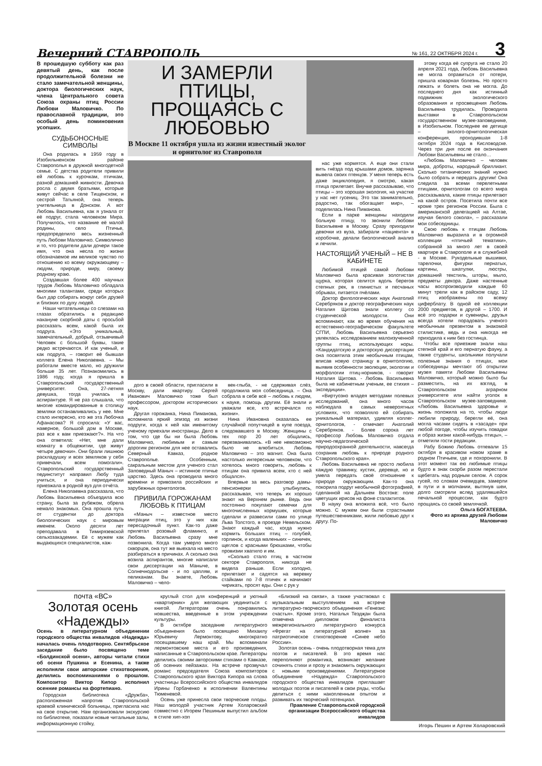Вечерний СТАВРОПОЛЬ
№ 161, 22 ОКТЯБРЯ 2024 г. 3
В прошедшую субботу как раз девятый день, как после продолжительной болезни не стало замечательной женщины, доктора биологических наук, члена Центрального совета Союза охраны птиц России Любови Маловичко. По православной традиции, это особый день поминовения усопших.
СУДЬБОНОСНЫЕ СИМВОЛЫ
Она родилась в 1959 году в Изобильненском районе Ставрополья в дружной многодетной семье. С детства родители привили ей любовь к курочкам, птичкам, разной домашней живности. Девочка росла с двумя братьями, которые живут сейчас в селе Тищенском, и сестрой Татьяной, она теперь учительница в Донском. А вот Любовь Васильевна, как я узнала от её подруг, стала человеком Мира. Получилось, что название её малой родины, село Птичье, предопределило весь жизненный путь Любови Маловичко. Символично и то, что родители дали дочери такое имя, что она несла по жизни обозначаемое им великое чувство по отношению ко всему окружающему – людям, природе, миру, своему родному краю.
Создавшая более 400 научных трудов Любовь Маловичко обладала многими талантами, среди которых был дар собирать вокруг себя друзей и близких по духу людей.
Наши читательницы со слезами на глазах обратились в редакцию накануне скорбной даты с просьбой рассказать всем, какой была их подруга. «Это уникальный, замечательный, добрый, отзывчивый Человек с большой буквы, такие редко встречаются. И как ученый, и как подруга, – говорит её бывшая коллега Елена Николаевна. – Мы работали вместе мало, но дружили больше 35 лет. Познакомились в 1986 году, когда я пришла в Ставропольский государственный университет. Она, 27-летняя девушка, тогда училась в аспирантуре. Я не раз слышала, что многие командированные в столицу земляки останавливались у нее. Мне стало интересно, кто же эта Любочка Афанасова? Я спросила: «У вас, наверное, большой дом в Москве, раз все к вам приезжают?». На что она ответила: «Нет, мне дали комнату в общежитии, где живут четыре девочки». Они брали лишнюю раскладушку и всех земляков у себя привечали, всем помогали». Ставропольский государственный пединститут направил Любу туда учиться, и она периодически приезжала в родной вуз для отчёта.
Елена Николаевна рассказала, что Любовь Васильевна объездила всю страну, была за рубежом, обрела немало знакомых. Она прошла путь от студентки до доктора биологических наук с мировым именем. Около десяти лет преподавала в Тимирязевской сельхозакадемии. Её с мужем как выдающихся специалистов, каж-
И ЗАМЕРЛИ ПТИЦЫ, ПРОЩАЯСЬ С ЛЮБОВЬЮ
В Москве 11 октября ушла из жизни известный эколог и орнитолог из Ставрополя
дого в своей области, пригласили в Москву, дали квартиру. Сергей Иванович Маловичко тоже был профессором, доктором исторических наук.
Другая горожанка, Нина Пиманова, вспомнила яркий эпизод из жизни подруги, когда к ней как именитому ученому приехали иностранцы. Дело в том, что где бы ни была Любовь Маловичко, любимым и самым дорогим регионом для нее оставались Северный Кавказ, родное Ставрополье. Особенным, сакральным местом для ученого стал Заповедный Маныч – истинное птичье царство. Здесь она проводила много времени и привозила российских и зарубежных орнитологов.
ПРИВИЛА ГОРОЖАНАМ ЛЮБОВЬ К ПТИЦАМ
«Маныч – известное место миграции птиц, это у них как пересадочный пункт. Как-то даже прилетал розовый фламинго, и Любовь Васильевна сразу мне позвонила. Когда там умерло много скворцов, она тут же выехала на место разбираться в причинах. А сколько она возила аспирантов, многие написали свои диссертации на Маныче, в Солнечнодольске - и по цаплям, и пеликанам. Вы знаете, Любовь Маловичко – чело-
век-глыба, - не сдерживая слёз, продолжила моя собеседница. – Она собрала в себе всё – любовь к людям, к науке, помощь другим. Её знали и уважали все, кто встречался по жизни».
Нина Ивановна оказалась ее случайной попутчицей в купе поезда, следовавшего в Москву. Женщины с тех пор 20 лет общались, перезванивались. «В нее невозможно было не влюбиться. Любовь Маловичко – это магнит. Она была настолько интересным человеком, что хотелось много говорить, любовь к птицам она привила всем, кто с ней общался».
Впервые за весь разговор дамы-пенсионерки улыбнулись, рассказывая, что теперь их хорошо знают на Верхнем рынке. Ведь они постоянно покупают семечки для многочисленных кормушек, которые сделали и развесили сами по улице Льва Толстого, в проезде Невельском. Знают каждый час, когда нужно кормить больших птиц – голубей, горлинок, и когда маленьких – синичек, щеглов с красными брюшками, чтобы провизии хватило и им.
«Сколько стало птиц в частном секторе Ставрополя, никогда не видела раньше. Если холодно, прилетают и садятся на веревку стайками по 7-8 птичек и начинают чирикать, просят еды. Они с рук у
нас уже кормятся. А еще они стали вить гнёзда под крышами домов, зарянка вывела своих птенцов. У меня теперь есть даже энциклопедия, я смотрю, какая птица прилетает. Внучке рассказываю, что птицы – это хорошая экология, на участке у нас нет гусениц. Это так занимательно, радостно, так обогащает мир», – поделилась Нина Пиманова.
Если в парке женщины находили больную птицу, то звонили Любови Васильевне в Москву. Сразу приходили девочки из вуза, забирали «пациента» в коробочке, делали биологический анализ и лечили.
НАСТОЯЩИЙ УЧЕНЫЙ – НЕ В КАБИНЕТЕ
Любимой птицей самой Любови Маловичко была красивая золотистая щурка, которая селится вдоль берегов степных рек, в глинистых и песчаных обрывах, питается пчёлами.
Доктор филологических наук Анатолий Серебряков и доктор географических наук Наталия Щитова знали коллегу со студенческой молодости. Они вспоминают, как во время обучения на естественно-географическом факультете СГПИ, Любовь Васильевна серьезно увлеклась исследованием малоизученной группы птиц, использующих норы. «Кандидатскую и докторскую диссертации она посвятила этим необычным птицам, вписав новую страницу в орнитологию, выявив особенности эволюции, экологии и морфологии птиц-норников, - говорит Наталия Щитова. - Любовь Васильевна была не кабинетным ученым, ее стихия – экспедиции».
«Виртуозно владея методами полевых исследований, она много часов наблюдала в самых невероятных условиях, что позволяло ей собирать уникальный материал, удивляя коллег-орнитологов, - отмечает Анатолий Серебряков. - Более сорока лет профессор Любовь Маловичко отдала научно-педагогической и природоохранной деятельности, навсегда сохранив любовь к природе родного Ставропольского края».
Любовь Васильевна не просто любила каждую травинку, кустик, деревце, но и умела передать своё отношение к природе окружающим. Как-то она покорила подруг необычной фотографией, сделанной на Дальнем Востоке: поле цветущих ирисов на фоне сталактитов.
В науку она вложила всё, что было можно. С мужем они были страстными путешественниками, жили любовью друг к другу. По-
этому когда её супруга не стало 20 апреля 2021 года, Любовь Васильевна не могла оправиться от потери, пришла коварная болезнь. Но просто лежать и болеть она не могла. До последнего дня как истинный подвижник экологического образования и просвещения Любовь Васильевна трудилась. Проводила выставки в Ставропольском государственном музее-заповеднике, в Изобильном. Последнее ее детище – эколого-орнитологическая конференция, проходившая 1-8 октября 2024 года в Кисловодске. Через три дня после ее окончания Любови Васильевны не стало…
«Любовь Маловичко – человек мира, доброты, народный бриллиант. Сколько титанических знаний нужно было собрать и передать другим! Она следила за всеми перелетными птицами, орнитологам со всего мира рассказывала, какие птицы прилетают на какой остров. Посетила почти все кроме трех регионов России. Была с американской делегацией на Алтае, изучая белого сокола», – рассказали мои собеседницы.
Свою любовь к птицам Любовь Маловичко выразила и в огромной коллекции «птичьей тематики», собранной за много лет в своей квартире в Ставрополе и в служебной - в Москве. Рукодельные вышивки, тарелочки, фигурки пернатых, картины, шкатулки, люстры, домашний текстиль, шторы, мыло, предметы декора. Даже настенные часы воспроизводили каждые 60 минут трели как в райском саду, 12 птиц изображены по всему циферблату. В одной её коллекции 2000 предметов, в другой – 1700. И всё это подарки и сувениры, друзья всегда хотели порадовать ученого необычным презентом в знакомой стилистике, ведь и она никогда не приходила к ним без гостинца.
Чтобы все приезжие знали наш степной край и его пернатую фауну, а также студенты, школьники получали полезные знания о птицах, мои собеседницы мечтают об открытии музея памяти Любови Васильевны Маловичко, который можно было бы разместить, на их взгляд, в Ставропольском аграрном университете или найти уголок в Ставропольском музее-заповеднике. «Любовь Васильевна здоровье и жизнь положила на то, чтобы люди любили природу, берегли её, она могла часами сидеть в «засаде» при любой погоде, чтобы изучить повадки и образ жизни какой-нибудь птицы», – отметили гости редакции.
Рабу Божию Любовь отпевали 15 октября в красивом новом храме в родном Птичьем, где и похоронили. В этот момент так ею любимые птицы будто в знак скорби разом перестали щебетать над родным селом. А сорок гусей, по словам очевидцев, замерли в пути и в молчании, вытянув шеи, долго смотрели вслед удалявшейся печальной процессии, как будто прощаясь со своей землячкой.
Ольга БОГАТЕЕВА.
Фото из архива друзей Любови Маловичко
почта «ВС»
Золотая осень «Надежды»
Осень в литературном объединении городского общества инвалидов «Надежда» началась очень плодотворно. Сентябрьское заседание было посвящено теме «Болдинской осени», авторы читали стихи об осени Пушкина и Есенина, а также исполняли свои авторские стихотворения, делились воспоминаниями о прошлом. Композитор Виктор Кипор исполнил осенние романсы на фортепиано.
Городская библиотека «Дружба», расположенная напротив Ставропольской краевой клинической больницы, пригласила нас на свое открытие. Нам организовали экскурсию по библиотеке, показали новые читальные залы, информационную стойку,
круглый стол для конференций и уютный «квартирник» для желающих уединиться с книгой. Литераторам очень понравились новшества, введенные в этом учреждении культуры.
В октябре заседание литературного объединения было посвящено Михаилу Юрьевичу Лермонтову, многократно посещавшему наш край. Мы вспоминали лермонтовские места и его произведения, написанные в Ставропольском крае. Литераторы делились своими авторскими стихами о Кавказе, об осенних пейзажах. На встрече прозвучал романс председателя Союза композиторов Ставропольского края Виктора Кипора на слова участницы Всероссийского общества инвалидов Ирины Горбаченко в исполнении Валентины Тюменевой.
Осень уже принесла свои творческие плоды. Наш молодой участник Артем Холаровский совместно с Игорем Пешиным выпустил альбом в стиле хип-хоп
«Близкий на связи», а также участвовал с музыкальным выступлением на встрече литературно-творческого объединения «Генезис счастья». Кроме этого, Наталья Тездҗан была отмечена дипломом финалиста межрегионального литературного конкурса «Фрегат на литературной волне» за патриотическое стихотворение «Синее небо России».
Золотая осень - очень плодотворная тема для поэтов и писателей. В это время нас переполняют романтика, возникает желание сочинять стихи и прозу и знакомить окружающих с новыми произведениями. Литературное объединение «Надежда» Ставропольского городского общества инвалидов приглашает молодых поэтов и писателей в свои ряды, чтобы делиться с ними накопленным опытом и развивать их творческий потенциал.
Правление Ставропольской городской организации Всероссийского общества инвалидов
Игорь Пешин и Артем Холаровский